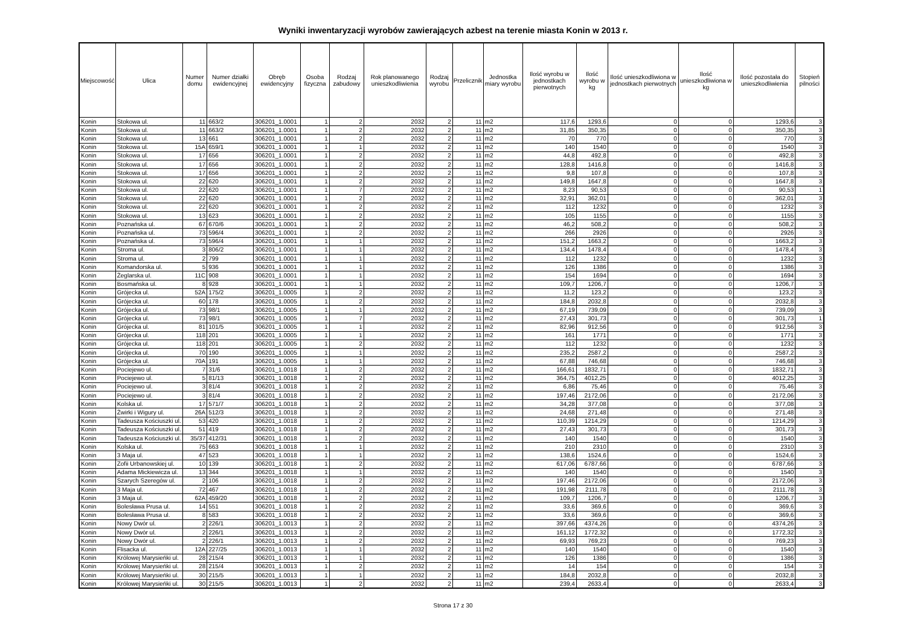Wyniki inwentaryzacji wyrobów zawierających azbest na terenie miasta Konin w 2013 r.
| Miejscowość | Ulica | Numer domu | Numer działki ewidencyjnej | Obręb ewidencyjny | Osoba fizyczna | Rodzaj zabudowy | Rok planowanego unieszkodliwienia | Rodzaj wyrobu | Przelicznik | Jednostka miary wyrobu | Ilość wyrobu w jednostkach pierwotnych | Ilość wyrobu w kg | Ilość unieszkodliwiona w jednostkach pierwotnych | Ilość unieszkodliwiona w kg | Ilość pozostała do unieszkodliwienia | Stopień pilności |
| --- | --- | --- | --- | --- | --- | --- | --- | --- | --- | --- | --- | --- | --- | --- | --- | --- |
| Konin | Stokowa ul. | 11 | 663/2 | 306201_1.0001 | 1 | 2 | 2032 | 2 | 11 | m2 | 117,6 | 1293,6 | 0 | 0 | 1293,6 | 3 |
| Konin | Stokowa ul. | 11 | 663/2 | 306201_1.0001 | 1 | 2 | 2032 | 2 | 11 | m2 | 31,85 | 350,35 | 0 | 0 | 350,35 | 3 |
| Konin | Stokowa ul. | 13 | 661 | 306201_1.0001 | 1 | 2 | 2032 | 2 | 11 | m2 | 70 | 770 | 0 | 0 | 770 | 3 |
| Konin | Stokowa ul. | 15A | 659/1 | 306201_1.0001 | 1 | 1 | 2032 | 2 | 11 | m2 | 140 | 1540 | 0 | 0 | 1540 | 3 |
| Konin | Stokowa ul. | 17 | 656 | 306201_1.0001 | 1 | 2 | 2032 | 2 | 11 | m2 | 44,8 | 492,8 | 0 | 0 | 492,8 | 3 |
| Konin | Stokowa ul. | 17 | 656 | 306201_1.0001 | 1 | 2 | 2032 | 2 | 11 | m2 | 128,8 | 1416,8 | 0 | 0 | 1416,8 | 3 |
| Konin | Stokowa ul. | 17 | 656 | 306201_1.0001 | 1 | 2 | 2032 | 2 | 11 | m2 | 9,8 | 107,8 | 0 | 0 | 107,8 | 3 |
| Konin | Stokowa ul. | 22 | 620 | 306201_1.0001 | 1 | 2 | 2032 | 2 | 11 | m2 | 149,8 | 1647,8 | 0 | 0 | 1647,8 | 3 |
| Konin | Stokowa ul. | 22 | 620 | 306201_1.0001 | 1 | 7 | 2032 | 2 | 11 | m2 | 8,23 | 90,53 | 0 | 0 | 90,53 | 1 |
| Konin | Stokowa ul. | 22 | 620 | 306201_1.0001 | 1 | 2 | 2032 | 2 | 11 | m2 | 32,91 | 362,01 | 0 | 0 | 362,01 | 3 |
| Konin | Stokowa ul. | 22 | 620 | 306201_1.0001 | 1 | 2 | 2032 | 2 | 11 | m2 | 112 | 1232 | 0 | 0 | 1232 | 3 |
| Konin | Stokowa ul. | 13 | 623 | 306201_1.0001 | 1 | 2 | 2032 | 2 | 11 | m2 | 105 | 1155 | 0 | 0 | 1155 | 3 |
| Konin | Poznańska ul. | 67 | 670/6 | 306201_1.0001 | 1 | 2 | 2032 | 2 | 11 | m2 | 46,2 | 508,2 | 0 | 0 | 508,2 | 3 |
| Konin | Poznańska ul. | 73 | 596/4 | 306201_1.0001 | 1 | 2 | 2032 | 2 | 11 | m2 | 266 | 2926 | 0 | 0 | 2926 | 3 |
| Konin | Poznańska ul. | 73 | 596/4 | 306201_1.0001 | 1 | 1 | 2032 | 2 | 11 | m2 | 151,2 | 1663,2 | 0 | 0 | 1663,2 | 3 |
| Konin | Stroma ul. | 3 | 806/2 | 306201_1.0001 | 1 | 1 | 2032 | 2 | 11 | m2 | 134,4 | 1478,4 | 0 | 0 | 1478,4 | 3 |
| Konin | Stroma ul. | 2 | 799 | 306201_1.0001 | 1 | 1 | 2032 | 2 | 11 | m2 | 112 | 1232 | 0 | 0 | 1232 | 3 |
| Konin | Komandorska ul. | 5 | 936 | 306201_1.0001 | 1 | 1 | 2032 | 2 | 11 | m2 | 126 | 1386 | 0 | 0 | 1386 | 3 |
| Konin | Żeglarska ul. | 11C | 908 | 306201_1.0001 | 1 | 1 | 2032 | 2 | 11 | m2 | 154 | 1694 | 0 | 0 | 1694 | 3 |
| Konin | Bosmańska ul. | 8 | 928 | 306201_1.0001 | 1 | 1 | 2032 | 2 | 11 | m2 | 109,7 | 1206,7 | 0 | 0 | 1206,7 | 3 |
| Konin | Grójecka ul. | 52A | 175/2 | 306201_1.0005 | 1 | 2 | 2032 | 2 | 11 | m2 | 11,2 | 123,2 | 0 | 0 | 123,2 | 3 |
| Konin | Grójecka ul. | 60 | 178 | 306201_1.0005 | 1 | 2 | 2032 | 2 | 11 | m2 | 184,8 | 2032,8 | 0 | 0 | 2032,8 | 3 |
| Konin | Grójecka ul. | 73 | 98/1 | 306201_1.0005 | 1 | 1 | 2032 | 2 | 11 | m2 | 67,19 | 739,09 | 0 | 0 | 739,09 | 3 |
| Konin | Grójecka ul. | 73 | 98/1 | 306201_1.0005 | 1 | 7 | 2032 | 2 | 11 | m2 | 27,43 | 301,73 | 0 | 0 | 301,73 | 1 |
| Konin | Grójecka ul. | 81 | 101/5 | 306201_1.0005 | 1 | 1 | 2032 | 2 | 11 | m2 | 82,96 | 912,56 | 0 | 0 | 912,56 | 3 |
| Konin | Grójecka ul. | 118 | 201 | 306201_1.0005 | 1 | 1 | 2032 | 2 | 11 | m2 | 161 | 1771 | 0 | 0 | 1771 | 3 |
| Konin | Grójecka ul. | 118 | 201 | 306201_1.0005 | 1 | 2 | 2032 | 2 | 11 | m2 | 112 | 1232 | 0 | 0 | 1232 | 3 |
| Konin | Grójecka ul. | 70 | 190 | 306201_1.0005 | 1 | 1 | 2032 | 2 | 11 | m2 | 235,2 | 2587,2 | 0 | 0 | 2587,2 | 3 |
| Konin | Grójecka ul. | 70A | 191 | 306201_1.0005 | 1 | 1 | 2032 | 2 | 11 | m2 | 67,88 | 746,68 | 0 | 0 | 746,68 | 3 |
| Konin | Pociejewo ul. | 7 | 31/6 | 306201_1.0018 | 1 | 2 | 2032 | 2 | 11 | m2 | 166,61 | 1832,71 | 0 | 0 | 1832,71 | 3 |
| Konin | Pociejewo ul. | 5 | 81/13 | 306201_1.0018 | 1 | 2 | 2032 | 2 | 11 | m2 | 364,75 | 4012,25 | 0 | 0 | 4012,25 | 3 |
| Konin | Pociejewo ul. | 3 | 81/4 | 306201_1.0018 | 1 | 2 | 2032 | 2 | 11 | m2 | 6,86 | 75,46 | 0 | 0 | 75,46 | 3 |
| Konin | Pociejewo ul. | 3 | 81/4 | 306201_1.0018 | 1 | 2 | 2032 | 2 | 11 | m2 | 197,46 | 2172,06 | 0 | 0 | 2172,06 | 3 |
| Konin | Kolska ul. | 17 | 571/7 | 306201_1.0018 | 1 | 2 | 2032 | 2 | 11 | m2 | 34,28 | 377,08 | 0 | 0 | 377,08 | 3 |
| Konin | Żwirki i Wigury ul. | 26A | 512/3 | 306201_1.0018 | 1 | 2 | 2032 | 2 | 11 | m2 | 24,68 | 271,48 | 0 | 0 | 271,48 | 3 |
| Konin | Tadeusza Kościuszki ul. | 53 | 420 | 306201_1.0018 | 1 | 2 | 2032 | 2 | 11 | m2 | 110,39 | 1214,29 | 0 | 0 | 1214,29 | 3 |
| Konin | Tadeusza Kościuszki ul. | 51 | 419 | 306201_1.0018 | 1 | 2 | 2032 | 2 | 11 | m2 | 27,43 | 301,73 | 0 | 0 | 301,73 | 3 |
| Konin | Tadeusza Kościuszki ul. | 35/37 | 412/31 | 306201_1.0018 | 1 | 2 | 2032 | 2 | 11 | m2 | 140 | 1540 | 0 | 0 | 1540 | 3 |
| Konin | Kolska ul. | 75 | 663 | 306201_1.0018 | 1 | 1 | 2032 | 2 | 11 | m2 | 210 | 2310 | 0 | 0 | 2310 | 3 |
| Konin | 3 Maja ul. | 47 | 523 | 306201_1.0018 | 1 | 1 | 2032 | 2 | 11 | m2 | 138,6 | 1524,6 | 0 | 0 | 1524,6 | 3 |
| Konin | Zofii Urbanowskiej ul. | 10 | 139 | 306201_1.0018 | 1 | 2 | 2032 | 2 | 11 | m2 | 617,06 | 6787,66 | 0 | 0 | 6787,66 | 3 |
| Konin | Adama Mickiewicza ul. | 13 | 344 | 306201_1.0018 | 1 | 1 | 2032 | 2 | 11 | m2 | 140 | 1540 | 0 | 0 | 1540 | 3 |
| Konin | Szarych Szeregów ul. | 2 | 106 | 306201_1.0018 | 1 | 2 | 2032 | 2 | 11 | m2 | 197,46 | 2172,06 | 0 | 0 | 2172,06 | 3 |
| Konin | 3 Maja ul. | 72 | 467 | 306201_1.0018 | 1 | 2 | 2032 | 2 | 11 | m2 | 191,98 | 2111,78 | 0 | 0 | 2111,78 | 3 |
| Konin | 3 Maja ul. | 62A | 459/20 | 306201_1.0018 | 1 | 2 | 2032 | 2 | 11 | m2 | 109,7 | 1206,7 | 0 | 0 | 1206,7 | 3 |
| Konin | Bolesława Prusa ul. | 14 | 551 | 306201_1.0018 | 1 | 2 | 2032 | 2 | 11 | m2 | 33,6 | 369,6 | 0 | 0 | 369,6 | 3 |
| Konin | Bolesława Prusa ul. | 8 | 583 | 306201_1.0018 | 1 | 2 | 2032 | 2 | 11 | m2 | 33,6 | 369,6 | 0 | 0 | 369,6 | 3 |
| Konin | Nowy Dwór ul. | 2 | 226/1 | 306201_1.0013 | 1 | 2 | 2032 | 2 | 11 | m2 | 397,66 | 4374,26 | 0 | 0 | 4374,26 | 3 |
| Konin | Nowy Dwór ul. | 2 | 226/1 | 306201_1.0013 | 1 | 2 | 2032 | 2 | 11 | m2 | 161,12 | 1772,32 | 0 | 0 | 1772,32 | 3 |
| Konin | Nowy Dwór ul. | 2 | 226/1 | 306201_1.0013 | 1 | 2 | 2032 | 2 | 11 | m2 | 69,93 | 769,23 | 0 | 0 | 769,23 | 3 |
| Konin | Flisacka ul. | 12A | 227/25 | 306201_1.0013 | 1 | 1 | 2032 | 2 | 11 | m2 | 140 | 1540 | 0 | 0 | 1540 | 3 |
| Konin | Królowej Marysieńki ul. | 28 | 215/4 | 306201_1.0013 | 1 | 1 | 2032 | 2 | 11 | m2 | 126 | 1386 | 0 | 0 | 1386 | 3 |
| Konin | Królowej Marysieńki ul. | 28 | 215/4 | 306201_1.0013 | 1 | 2 | 2032 | 2 | 11 | m2 | 14 | 154 | 0 | 0 | 154 | 3 |
| Konin | Królowej Marysieńki ul. | 30 | 215/5 | 306201_1.0013 | 1 | 1 | 2032 | 2 | 11 | m2 | 184,8 | 2032,8 | 0 | 0 | 2032,8 | 3 |
| Konin | Królowej Marysieńki ul. | 30 | 215/5 | 306201_1.0013 | 1 | 2 | 2032 | 2 | 11 | m2 | 239,4 | 2633,4 | 0 | 0 | 2633,4 | 3 |
Strona 17 z 30